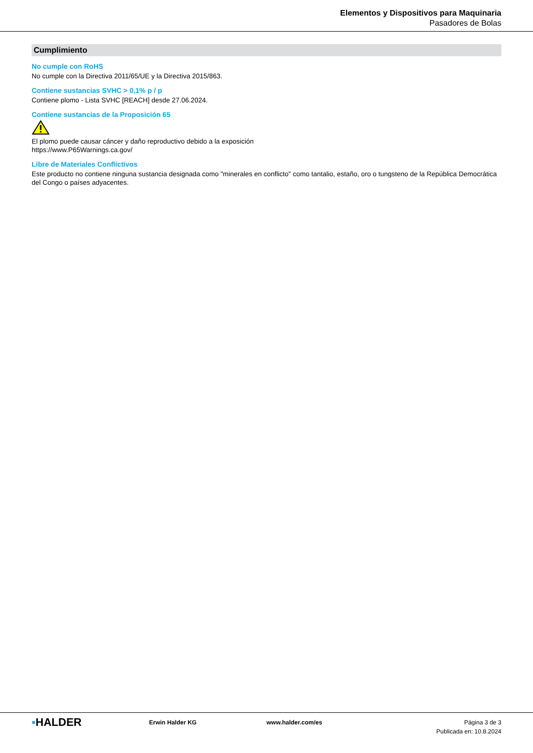Elementos y Dispositivos para Maquinaria
Pasadores de Bolas
Cumplimiento
No cumple con RoHS
No cumple con la Directiva 2011/65/UE y la Directiva 2015/863.
Contiene sustancias SVHC > 0,1% p / p
Contiene plomo - Lista SVHC [REACH] desde 27.06.2024.
Contiene sustancias de la Proposición 65
El plomo puede causar cáncer y daño reproductivo debido a la exposición
https://www.P65Warnings.ca.gov/
Libre de Materiales Conflictivos
Este producto no contiene ninguna sustancia designada como "minerales en conflicto" como tantalio, estaño, oro o tungsteno de la República Democrática del Congo o países adyacentes.
▪HALDER
Erwin Halder KG www.halder.com/es Página 3 de 3
Publicada en: 10.8.2024